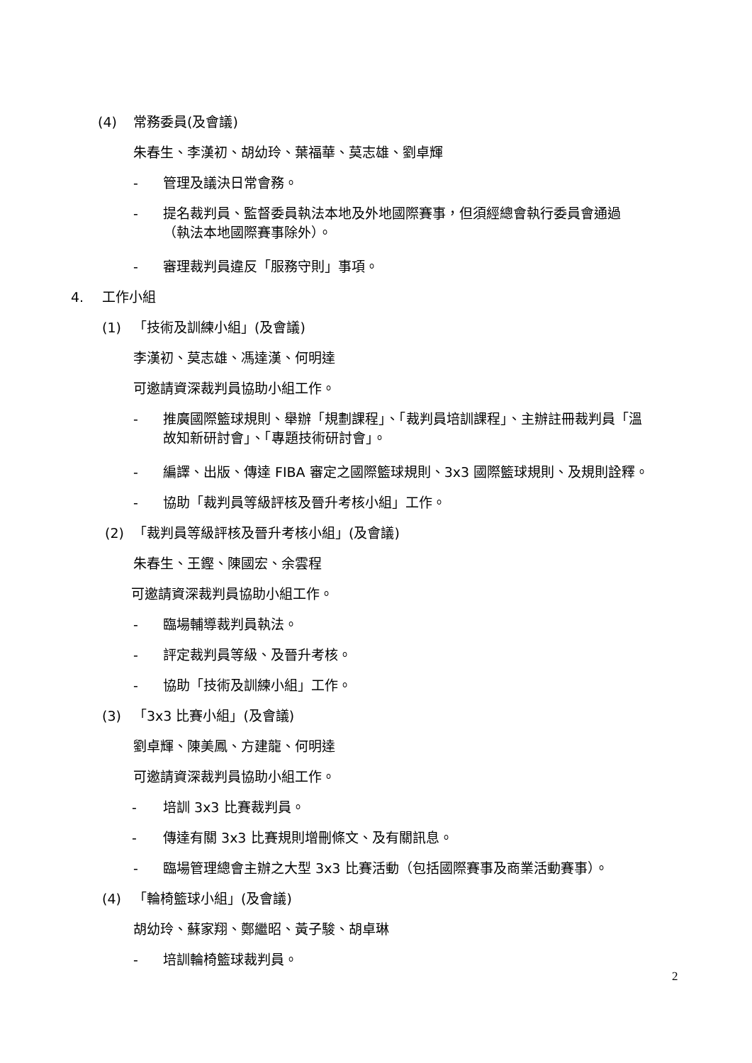(4) 常務委員(及會議)
朱春生、李漢初、胡幼玲、葉福華、莫志雄、劉卓輝
- 管理及議決日常會務。
- 提名裁判員、監督委員執法本地及外地國際賽事，但須經總會執行委員會通過
（執法本地國際賽事除外）。
- 審理裁判員違反「服務守則」事項。
4. 工作小組
(1) 「技術及訓練小組」(及會議)
李漢初、莫志雄、馮達漢、何明達
可邀請資深裁判員協助小組工作。
- 推廣國際籃球規則、舉辦「規劃課程」、「裁判員培訓課程」、主辦註冊裁判員「溫
故知新研討會」、「專題技術研討會」。
- 編譯、出版、傳達 FIBA 審定之國際籃球規則、3x3 國際籃球規則、及規則詮釋。
- 協助「裁判員等級評核及晉升考核小組」工作。
(2) 「裁判員等級評核及晉升考核小組」(及會議)
朱春生、王鏗、陳國宏、余雲程
可邀請資深裁判員協助小組工作。
- 臨場輔導裁判員執法。
- 評定裁判員等級、及晉升考核。
- 協助「技術及訓練小組」工作。
(3) 「3x3 比賽小組」(及會議)
劉卓輝、陳美鳳、方建龍、何明達
可邀請資深裁判員協助小組工作。
- 培訓 3x3 比賽裁判員。
- 傳達有關 3x3 比賽規則增刪條文、及有關訊息。
- 臨場管理總會主辦之大型 3x3 比賽活動（包括國際賽事及商業活動賽事）。
(4) 「輪椅籃球小組」(及會議)
胡幼玲、蘇家翔、鄭繼昭、黃子駿、胡卓琳
- 培訓輪椅籃球裁判員。
2